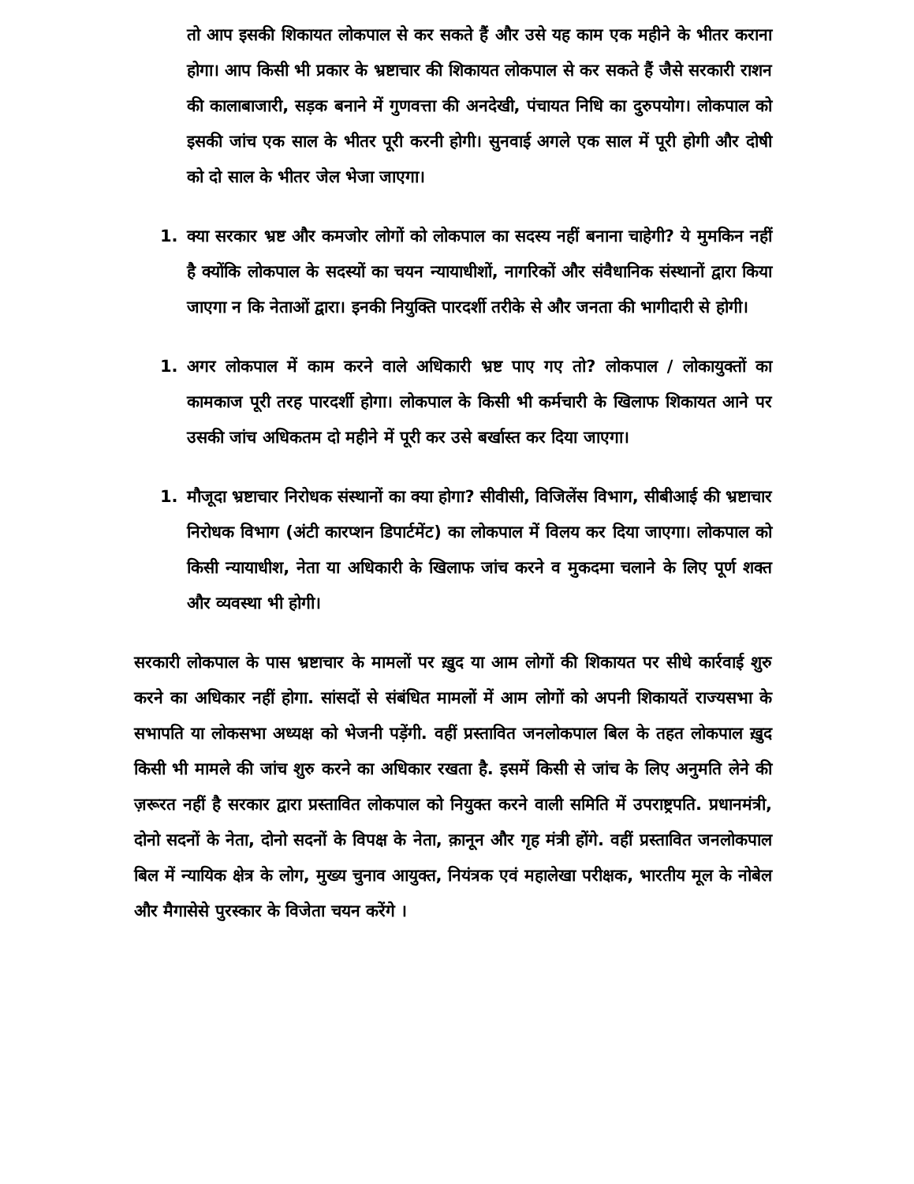तो आप इसकी शिकायत लोकपाल से कर सकते हैं और उसे यह काम एक महीने के भीतर कराना होगा। आप किसी भी प्रकार के भ्रष्टाचार की शिकायत लोकपाल से कर सकते हैं जैसे सरकारी राशन की कालाबाजारी, सड़क बनाने में गुणवत्ता की अनदेखी, पंचायत निधि का दुरुपयोग। लोकपाल को इसकी जांच एक साल के भीतर पूरी करनी होगी। सुनवाई अगले एक साल में पूरी होगी और दोषी को दो साल के भीतर जेल भेजा जाएगा।
1. क्या सरकार भ्रष्ट और कमजोर लोगों को लोकपाल का सदस्य नहीं बनाना चाहेगी? ये मुमकिन नहीं है क्योंकि लोकपाल के सदस्यों का चयन न्यायाधीशों, नागरिकों और संवैधानिक संस्थानों द्वारा किया जाएगा न कि नेताओं द्वारा। इनकी नियुक्ति पारदर्शी तरीके से और जनता की भागीदारी से होगी।
1. अगर लोकपाल में काम करने वाले अधिकारी भ्रष्ट पाए गए तो? लोकपाल / लोकायुक्तों का कामकाज पूरी तरह पारदर्शी होगा। लोकपाल के किसी भी कर्मचारी के खिलाफ शिकायत आने पर उसकी जांच अधिकतम दो महीने में पूरी कर उसे बर्खास्त कर दिया जाएगा।
1. मौजूदा भ्रष्टाचार निरोधक संस्थानों का क्या होगा? सीवीसी, विजिलेंस विभाग, सीबीआई की भ्रष्टाचार निरोधक विभाग (अंटी कारप्शन डिपार्टमेंट) का लोकपाल में विलय कर दिया जाएगा। लोकपाल को किसी न्यायाधीश, नेता या अधिकारी के खिलाफ जांच करने व मुकदमा चलाने के लिए पूर्ण शक्त और व्यवस्था भी होगी।
सरकारी लोकपाल के पास भ्रष्टाचार के मामलों पर ख़ुद या आम लोगों की शिकायत पर सीधे कार्रवाई शुरु करने का अधिकार नहीं होगा. सांसदों से संबंधित मामलों में आम लोगों को अपनी शिकायतें राज्यसभा के सभापति या लोकसभा अध्यक्ष को भेजनी पड़ेंगी. वहीं प्रस्तावित जनलोकपाल बिल के तहत लोकपाल ख़ुद किसी भी मामले की जांच शुरु करने का अधिकार रखता है. इसमें किसी से जांच के लिए अनुमति लेने की ज़रूरत नहीं है सरकार द्वारा प्रस्तावित लोकपाल को नियुक्त करने वाली समिति में उपराष्ट्रपति. प्रधानमंत्री, दोनो सदनों के नेता, दोनो सदनों के विपक्ष के नेता, क़ानून और गृह मंत्री होंगे. वहीं प्रस्तावित जनलोकपाल बिल में न्यायिक क्षेत्र के लोग, मुख्य चुनाव आयुक्त, नियंत्रक एवं महालेखा परीक्षक, भारतीय मूल के नोबेल और मैगासेसे पुरस्कार के विजेता चयन करेंगे ।